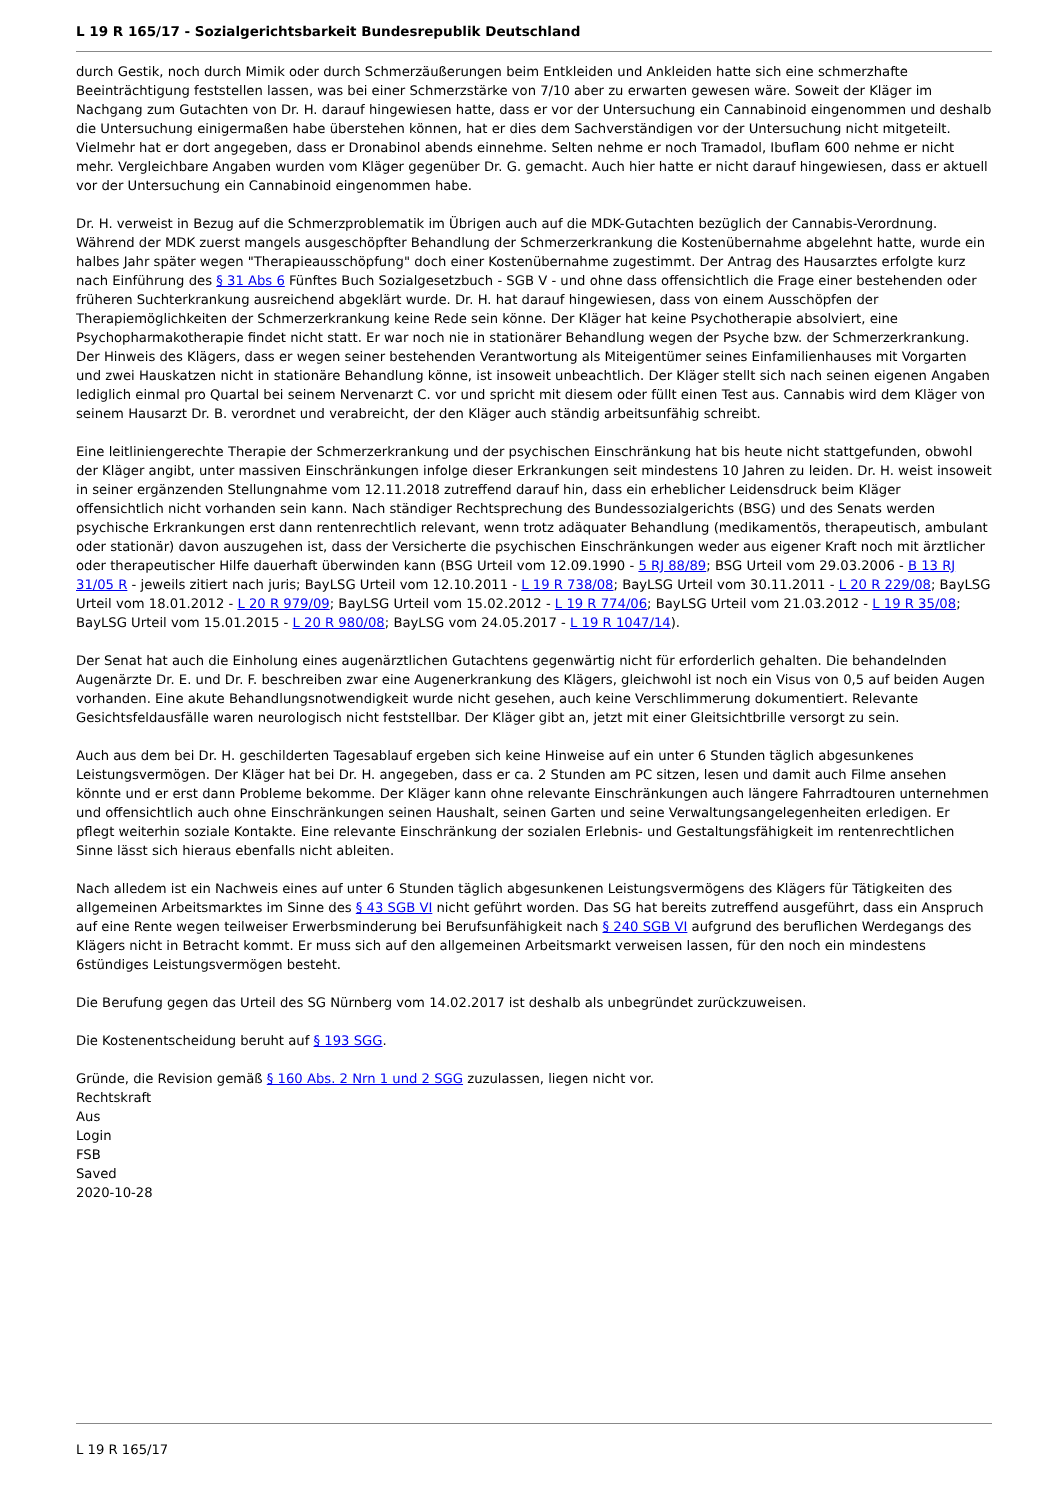L 19 R 165/17 - Sozialgerichtsbarkeit Bundesrepublik Deutschland
durch Gestik, noch durch Mimik oder durch Schmerzäußerungen beim Entkleiden und Ankleiden hatte sich eine schmerzhafte Beeinträchtigung feststellen lassen, was bei einer Schmerzstärke von 7/10 aber zu erwarten gewesen wäre. Soweit der Kläger im Nachgang zum Gutachten von Dr. H. darauf hingewiesen hatte, dass er vor der Untersuchung ein Cannabinoid eingenommen und deshalb die Untersuchung einigermaßen habe überstehen können, hat er dies dem Sachverständigen vor der Untersuchung nicht mitgeteilt. Vielmehr hat er dort angegeben, dass er Dronabinol abends einnehme. Selten nehme er noch Tramadol, Ibuflam 600 nehme er nicht mehr. Vergleichbare Angaben wurden vom Kläger gegenüber Dr. G. gemacht. Auch hier hatte er nicht darauf hingewiesen, dass er aktuell vor der Untersuchung ein Cannabinoid eingenommen habe.
Dr. H. verweist in Bezug auf die Schmerzproblematik im Übrigen auch auf die MDK-Gutachten bezüglich der Cannabis-Verordnung. Während der MDK zuerst mangels ausgeschöpfter Behandlung der Schmerzerkrankung die Kostenübernahme abgelehnt hatte, wurde ein halbes Jahr später wegen "Therapieausschöpfung" doch einer Kostenübernahme zugestimmt. Der Antrag des Hausarztes erfolgte kurz nach Einführung des § 31 Abs 6 Fünftes Buch Sozialgesetzbuch - SGB V - und ohne dass offensichtlich die Frage einer bestehenden oder früheren Suchterkrankung ausreichend abgeklärt wurde. Dr. H. hat darauf hingewiesen, dass von einem Ausschöpfen der Therapiemöglichkeiten der Schmerzerkrankung keine Rede sein könne. Der Kläger hat keine Psychotherapie absolviert, eine Psychopharmakotherapie findet nicht statt. Er war noch nie in stationärer Behandlung wegen der Psyche bzw. der Schmerzerkrankung. Der Hinweis des Klägers, dass er wegen seiner bestehenden Verantwortung als Miteigentümer seines Einfamilienhauses mit Vorgarten und zwei Hauskatzen nicht in stationäre Behandlung könne, ist insoweit unbeachtlich. Der Kläger stellt sich nach seinen eigenen Angaben lediglich einmal pro Quartal bei seinem Nervenarzt C. vor und spricht mit diesem oder füllt einen Test aus. Cannabis wird dem Kläger von seinem Hausarzt Dr. B. verordnet und verabreicht, der den Kläger auch ständig arbeitsunfähig schreibt.
Eine leitliniengerechte Therapie der Schmerzerkrankung und der psychischen Einschränkung hat bis heute nicht stattgefunden, obwohl der Kläger angibt, unter massiven Einschränkungen infolge dieser Erkrankungen seit mindestens 10 Jahren zu leiden. Dr. H. weist insoweit in seiner ergänzenden Stellungnahme vom 12.11.2018 zutreffend darauf hin, dass ein erheblicher Leidensdruck beim Kläger offensichtlich nicht vorhanden sein kann. Nach ständiger Rechtsprechung des Bundessozialgerichts (BSG) und des Senats werden psychische Erkrankungen erst dann rentenrechtlich relevant, wenn trotz adäquater Behandlung (medikamentös, therapeutisch, ambulant oder stationär) davon auszugehen ist, dass der Versicherte die psychischen Einschränkungen weder aus eigener Kraft noch mit ärztlicher oder therapeutischer Hilfe dauerhaft überwinden kann (BSG Urteil vom 12.09.1990 - 5 RJ 88/89; BSG Urteil vom 29.03.2006 - B 13 RJ 31/05 R - jeweils zitiert nach juris; BayLSG Urteil vom 12.10.2011 - L 19 R 738/08; BayLSG Urteil vom 30.11.2011 - L 20 R 229/08; BayLSG Urteil vom 18.01.2012 - L 20 R 979/09; BayLSG Urteil vom 15.02.2012 - L 19 R 774/06; BayLSG Urteil vom 21.03.2012 - L 19 R 35/08; BayLSG Urteil vom 15.01.2015 - L 20 R 980/08; BayLSG vom 24.05.2017 - L 19 R 1047/14).
Der Senat hat auch die Einholung eines augenärztlichen Gutachtens gegenwärtig nicht für erforderlich gehalten. Die behandelnden Augenärzte Dr. E. und Dr. F. beschreiben zwar eine Augenerkrankung des Klägers, gleichwohl ist noch ein Visus von 0,5 auf beiden Augen vorhanden. Eine akute Behandlungsnotwendigkeit wurde nicht gesehen, auch keine Verschlimmerung dokumentiert. Relevante Gesichtsfeldausfälle waren neurologisch nicht feststellbar. Der Kläger gibt an, jetzt mit einer Gleitsichtbrille versorgt zu sein.
Auch aus dem bei Dr. H. geschilderten Tagesablauf ergeben sich keine Hinweise auf ein unter 6 Stunden täglich abgesunkenes Leistungsvermögen. Der Kläger hat bei Dr. H. angegeben, dass er ca. 2 Stunden am PC sitzen, lesen und damit auch Filme ansehen könnte und er erst dann Probleme bekomme. Der Kläger kann ohne relevante Einschränkungen auch längere Fahrradtouren unternehmen und offensichtlich auch ohne Einschränkungen seinen Haushalt, seinen Garten und seine Verwaltungsangelegenheiten erledigen. Er pflegt weiterhin soziale Kontakte. Eine relevante Einschränkung der sozialen Erlebnis- und Gestaltungsfähigkeit im rentenrechtlichen Sinne lässt sich hieraus ebenfalls nicht ableiten.
Nach alledem ist ein Nachweis eines auf unter 6 Stunden täglich abgesunkenen Leistungsvermögens des Klägers für Tätigkeiten des allgemeinen Arbeitsmarktes im Sinne des § 43 SGB VI nicht geführt worden. Das SG hat bereits zutreffend ausgeführt, dass ein Anspruch auf eine Rente wegen teilweiser Erwerbsminderung bei Berufsunfähigkeit nach § 240 SGB VI aufgrund des beruflichen Werdegangs des Klägers nicht in Betracht kommt. Er muss sich auf den allgemeinen Arbeitsmarkt verweisen lassen, für den noch ein mindestens 6stündiges Leistungsvermögen besteht.
Die Berufung gegen das Urteil des SG Nürnberg vom 14.02.2017 ist deshalb als unbegründet zurückzuweisen.
Die Kostenentscheidung beruht auf § 193 SGG.
Gründe, die Revision gemäß § 160 Abs. 2 Nrn 1 und 2 SGG zuzulassen, liegen nicht vor.
Rechtskraft
Aus
Login
FSB
Saved
2020-10-28
L 19 R 165/17